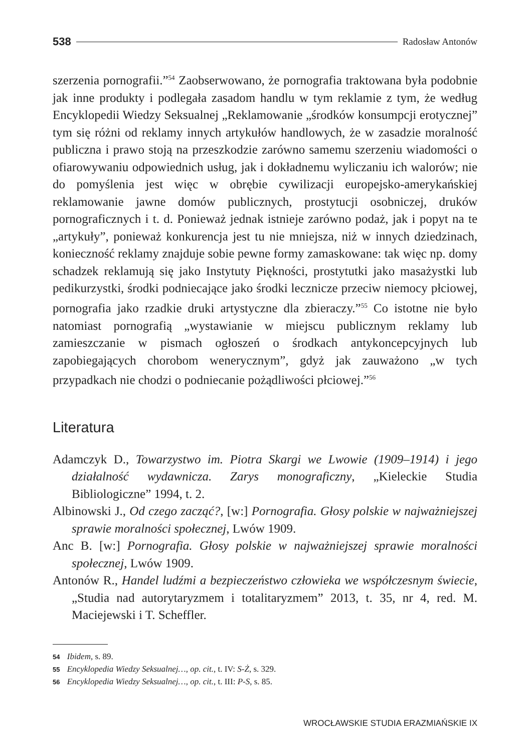538 Radosław Antonów
szerzenia pornografii.”<sup>54</sup> Zaobserwowano, że pornografia traktowana była podobnie jak inne produkty i podlegała zasadom handlu w tym reklamie z tym, że według Encyklopedii Wiedzy Seksualnej „Reklamowanie „środków konsumpcji erotycznej” tym się różni od reklamy innych artykułów handlowych, że w zasadzie moralność publiczna i prawo stoją na przeszkodzie zarówno samemu szerzeniu wiadomości o ofiarowywaniu odpowiednich usług, jak i dokładnemu wyliczaniu ich walorów; nie do pomyślenia jest więc w obrębie cywilizacji europejsko-amerykańskiej reklamowanie jawne domów publicznych, prostytucji osobniczej, druków pornograficznych i t. d. Ponieważ jednak istnieje zarówno podaż, jak i popyt na te „artykuły”, ponieważ konkurencja jest tu nie mniejsza, niż w innych dziedzinach, konieczność reklamy znajduje sobie pewne formy zamaskowane: tak więc np. domy schadzek reklamują się jako Instytuty Piękności, prostytutki jako masażystki lub pedikurzystki, środki podniecające jako środki lecznicze przeciw niemocy płciowej, pornografia jako rzadkie druki artystyczne dla zbieraczy.”<sup>55</sup> Co istotne nie było natomiast pornografią „wystawianie w miejscu publicznym reklamy lub zamieszczanie w pismach ogłoszeń o środkach antykoncepcyjnych lub zapobiegających chorobom wenerycznym”, gdyż jak zauważono „w tych przypadkach nie chodzi o podniecanie pożądliwości płciowej.”<sup>56</sup>
Literatura
Adamczyk D., Towarzystwo im. Piotra Skargi we Lwowie (1909–1914) i jego działalność wydawnicza. Zarys monograficzny, „Kieleckie Studia Bibliologiczne” 1994, t. 2.
Albinowski J., Od czego zacząć?, [w:] Pornografia. Głosy polskie w najważniejszej sprawie moralności społecznej, Lwów 1909.
Anc B. [w:] Pornografia. Głosy polskie w najważniejszej sprawie moralności społecznej, Lwów 1909.
Antonów R., Handel ludźmi a bezpieczeństwo człowieka we współczesnym świecie, „Studia nad autorytaryzmem i totalitaryzmem” 2013, t. 35, nr 4, red. M. Maciejewski i T. Scheffler.
54 Ibidem, s. 89.
55 Encyklopedia Wiedzy Seksualnej…, op. cit., t. IV: S-Ż, s. 329.
56 Encyklopedia Wiedzy Seksualnej…, op. cit., t. III: P-S, s. 85.
WROCŁAWSKIE STUDIA ERAZMIAŃSKIE IX